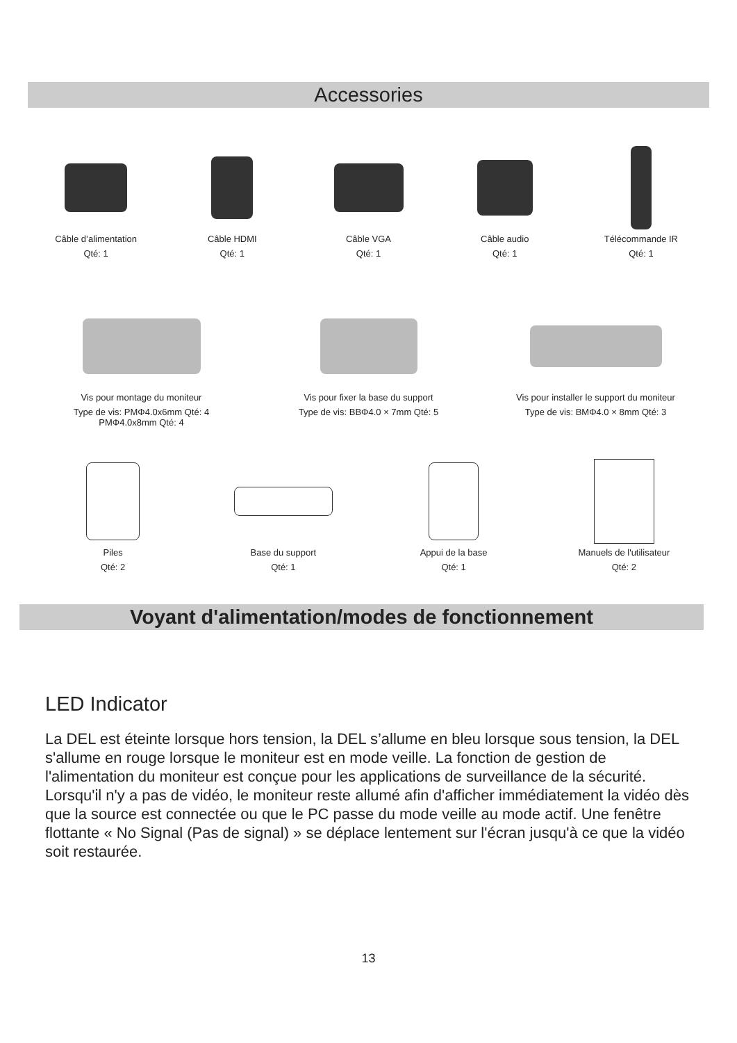Accessories
Câble d’alimentation
Qté: 1
Câble HDMI
Qté: 1
Câble VGA
Qté: 1
Câble audio
Qté: 1
Télécommande IR
Qté: 1
Vis pour montage du moniteur
Type de vis: PMΦ4.0x6mm Qté: 4
PMΦ4.0x8mm Qté: 4
Vis pour fixer la base du support
Type de vis: BBΦ4.0 × 7mm Qté: 5
Vis pour installer le support du moniteur
Type de vis: BMΦ4.0 × 8mm Qté: 3
Piles
Qté: 2
Base du support
Qté: 1
Appui de la base
Qté: 1
Manuels de l'utilisateur
Qté: 2
Voyant d'alimentation/modes de fonctionnement
LED Indicator
La DEL est éteinte lorsque hors tension, la DEL s’allume en bleu lorsque sous tension, la DEL s'allume en rouge lorsque le moniteur est en mode veille. La fonction de gestion de l'alimentation du moniteur est conçue pour les applications de surveillance de la sécurité. Lorsqu'il n'y a pas de vidéo, le moniteur reste allumé afin d'afficher immédiatement la vidéo dès que la source est connectée ou que le PC passe du mode veille au mode actif. Une fenêtre flottante « No Signal (Pas de signal) » se déplace lentement sur l'écran jusqu'à ce que la vidéo soit restaurée.
13